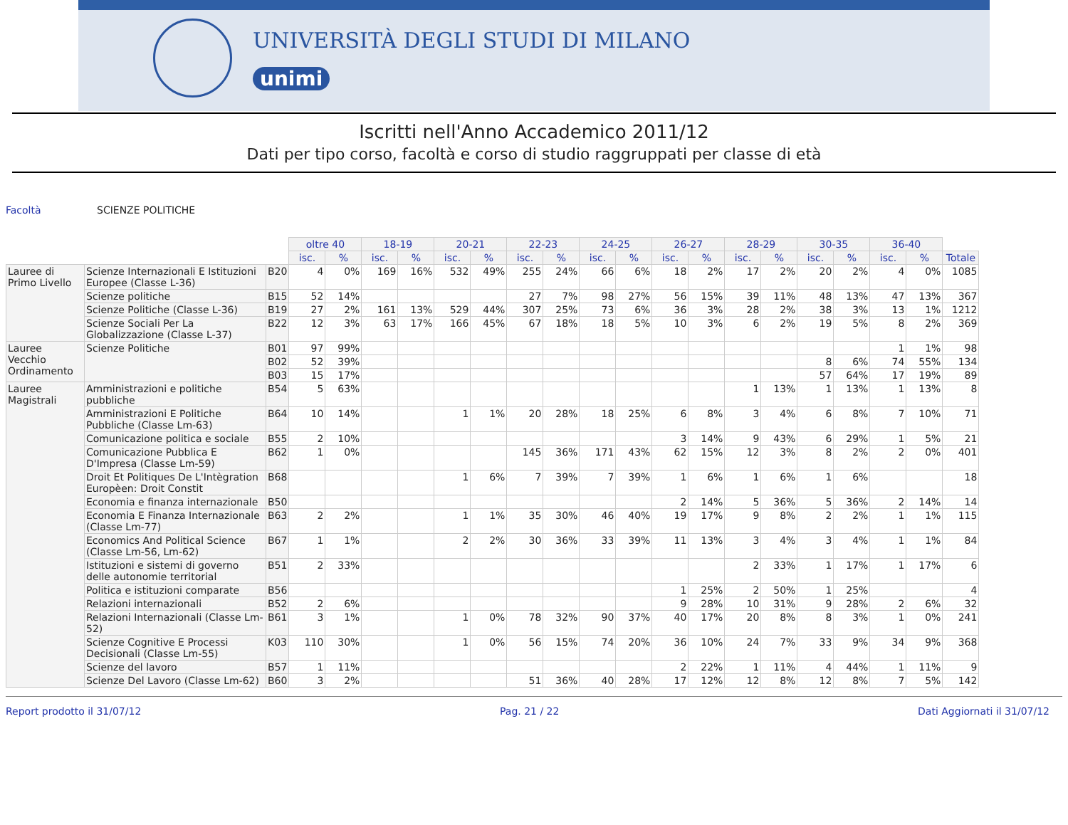UNIVERSITÀ DEGLI STUDI DI MILANO
unimi
Iscritti nell'Anno Accademico 2011/12
Dati per tipo corso, facoltà e corso di studio raggruppati per classe di età
Facoltà SCIENZE POLITICHE
| | | | oltre 40 | | 18-19 | | 20-21 | | 22-23 | | 24-25 | | 26-27 | | 28-29 | | 30-35 | | 36-40 | | |
| --- | --- | --- | --- | --- | --- | --- | --- | --- | --- | --- | --- | --- | --- | --- | --- | --- | --- | --- | --- | --- | --- |
| | | | isc. | % | isc. | % | isc. | % | isc. | % | isc. | % | isc. | % | isc. | % | isc. | % | isc. | % | Totale |
| Lauree di Primo Livello | Scienze Internazionali E Istituzioni Europee (Classe L-36) | B20 | 4 | 0% | 169 | 16% | 532 | 49% | 255 | 24% | 66 | 6% | 18 | 2% | 17 | 2% | 20 | 2% | 4 | 0% | 1085 |
| | Scienze politiche | B15 | 52 | 14% | | | | | 27 | 7% | 98 | 27% | 56 | 15% | 39 | 11% | 48 | 13% | 47 | 13% | 367 |
| | Scienze Politiche (Classe L-36) | B19 | 27 | 2% | 161 | 13% | 529 | 44% | 307 | 25% | 73 | 6% | 36 | 3% | 28 | 2% | 38 | 3% | 13 | 1% | 1212 |
| | Scienze Sociali Per La Globalizzazione (Classe L-37) | B22 | 12 | 3% | 63 | 17% | 166 | 45% | 67 | 18% | 18 | 5% | 10 | 3% | 6 | 2% | 19 | 5% | 8 | 2% | 369 |
| Lauree Vecchio Ordinamento | Scienze Politiche | B01 | 97 | 99% | | | | | | | | | | | | | | | 1 | 1% | 98 |
| | | B02 | 52 | 39% | | | | | | | | | | | | | 8 | 6% | 74 | 55% | 134 |
| | | B03 | 15 | 17% | | | | | | | | | | | | | 57 | 64% | 17 | 19% | 89 |
| Lauree Magistrali | Amministrazioni e politiche pubbliche | B54 | 5 | 63% | | | | | | | | | | | 1 | 13% | 1 | 13% | 1 | 13% | 8 |
| | Amministrazioni E Politiche Pubbliche (Classe Lm-63) | B64 | 10 | 14% | | | 1 | 1% | 20 | 28% | 18 | 25% | 6 | 8% | 3 | 4% | 6 | 8% | 7 | 10% | 71 |
| | Comunicazione politica e sociale | B55 | 2 | 10% | | | | | | | | | 3 | 14% | 9 | 43% | 6 | 29% | 1 | 5% | 21 |
| | Comunicazione Pubblica E D'Impresa (Classe Lm-59) | B62 | 1 | 0% | | | | | 145 | 36% | 171 | 43% | 62 | 15% | 12 | 3% | 8 | 2% | 2 | 0% | 401 |
| | Droit Et Politiques De L'Intègration Europèen: Droit Constit | B68 | | | | | 1 | 6% | 7 | 39% | 7 | 39% | 1 | 6% | 1 | 6% | 1 | 6% | | | 18 |
| | Economia e finanza internazionale | B50 | | | | | | | | | | | 2 | 14% | 5 | 36% | 5 | 36% | 2 | 14% | 14 |
| | Economia E Finanza Internazionale (Classe Lm-77) | B63 | 2 | 2% | | | 1 | 1% | 35 | 30% | 46 | 40% | 19 | 17% | 9 | 8% | 2 | 2% | 1 | 1% | 115 |
| | Economics And Political Science (Classe Lm-56, Lm-62) | B67 | 1 | 1% | | | 2 | 2% | 30 | 36% | 33 | 39% | 11 | 13% | 3 | 4% | 3 | 4% | 1 | 1% | 84 |
| | Istituzioni e sistemi di governo delle autonomie territorial | B51 | 2 | 33% | | | | | | | | | | | 2 | 33% | 1 | 17% | 1 | 17% | 6 |
| | Politica e istituzioni comparate | B56 | | | | | | | | | | | 1 | 25% | 2 | 50% | 1 | 25% | | | 4 |
| | Relazioni internazionali | B52 | 2 | 6% | | | | | | | | | 9 | 28% | 10 | 31% | 9 | 28% | 2 | 6% | 32 |
| | Relazioni Internazionali (Classe Lm-52) | B61 | 3 | 1% | | | 1 | 0% | 78 | 32% | 90 | 37% | 40 | 17% | 20 | 8% | 8 | 3% | 1 | 0% | 241 |
| | Scienze Cognitive E Processi Decisionali (Classe Lm-55) | K03 | 110 | 30% | | | 1 | 0% | 56 | 15% | 74 | 20% | 36 | 10% | 24 | 7% | 33 | 9% | 34 | 9% | 368 |
| | Scienze del lavoro | B57 | 1 | 11% | | | | | | | | | 2 | 22% | 1 | 11% | 4 | 44% | 1 | 11% | 9 |
| | Scienze Del Lavoro (Classe Lm-62) | B60 | 3 | 2% | | | | | 51 | 36% | 40 | 28% | 17 | 12% | 12 | 8% | 12 | 8% | 7 | 5% | 142 |
Report prodotto il 31/07/12 Pag. 21 / 22 Dati Aggiornati il 31/07/12